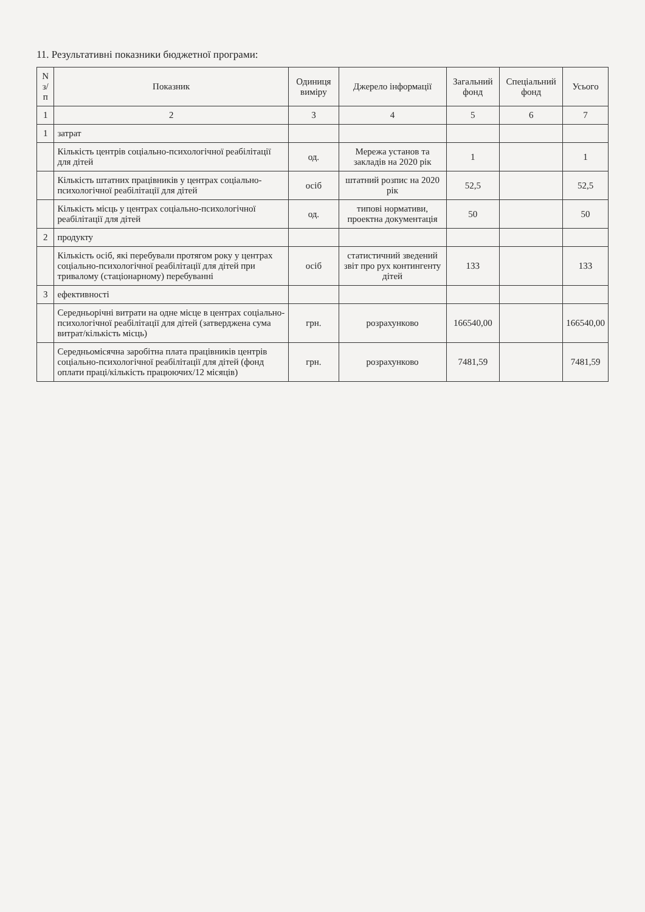11. Результативні показники бюджетної програми:
| N з/п | Показник | Одиниця виміру | Джерело інформації | Загальний фонд | Спеціальний фонд | Усього |
| --- | --- | --- | --- | --- | --- | --- |
| 1 | 2 | 3 | 4 | 5 | 6 | 7 |
| 1 | затрат | | | | | |
| | Кількість центрів соціально-психологічної реабілітації для дітей | од. | Мережа установ та закладів на 2020 рік | 1 | | 1 |
| | Кількість штатних працівників у центрах соціально-психологічної реабілітації для дітей | осіб | штатний розпис на 2020 рік | 52,5 | | 52,5 |
| | Кількість місць у центрах соціально-психологічної реабілітації для дітей | од. | типові нормативи, проектна документація | 50 | | 50 |
| 2 | продукту | | | | | |
| | Кількість осіб, які перебували протягом року у центрах соціально-психологічної реабілітації для дітей при тривалому (стаціонарному) перебуванні | осіб | статистичний зведений звіт про рух контингенту дітей | 133 | | 133 |
| 3 | ефективності | | | | | |
| | Середньорічні витрати на одне місце в центрах соціально-психологічної реабілітації для дітей (затверджена сума витрат/кількість місць) | грн. | розрахунково | 166540,00 | | 166540,00 |
| | Середньомісячна заробітна плата працівників центрів соціально-психологічної реабілітації для дітей (фонд оплати праці/кількість працюючих/12 місяців) | грн. | розрахунково | 7481,59 | | 7481,59 |